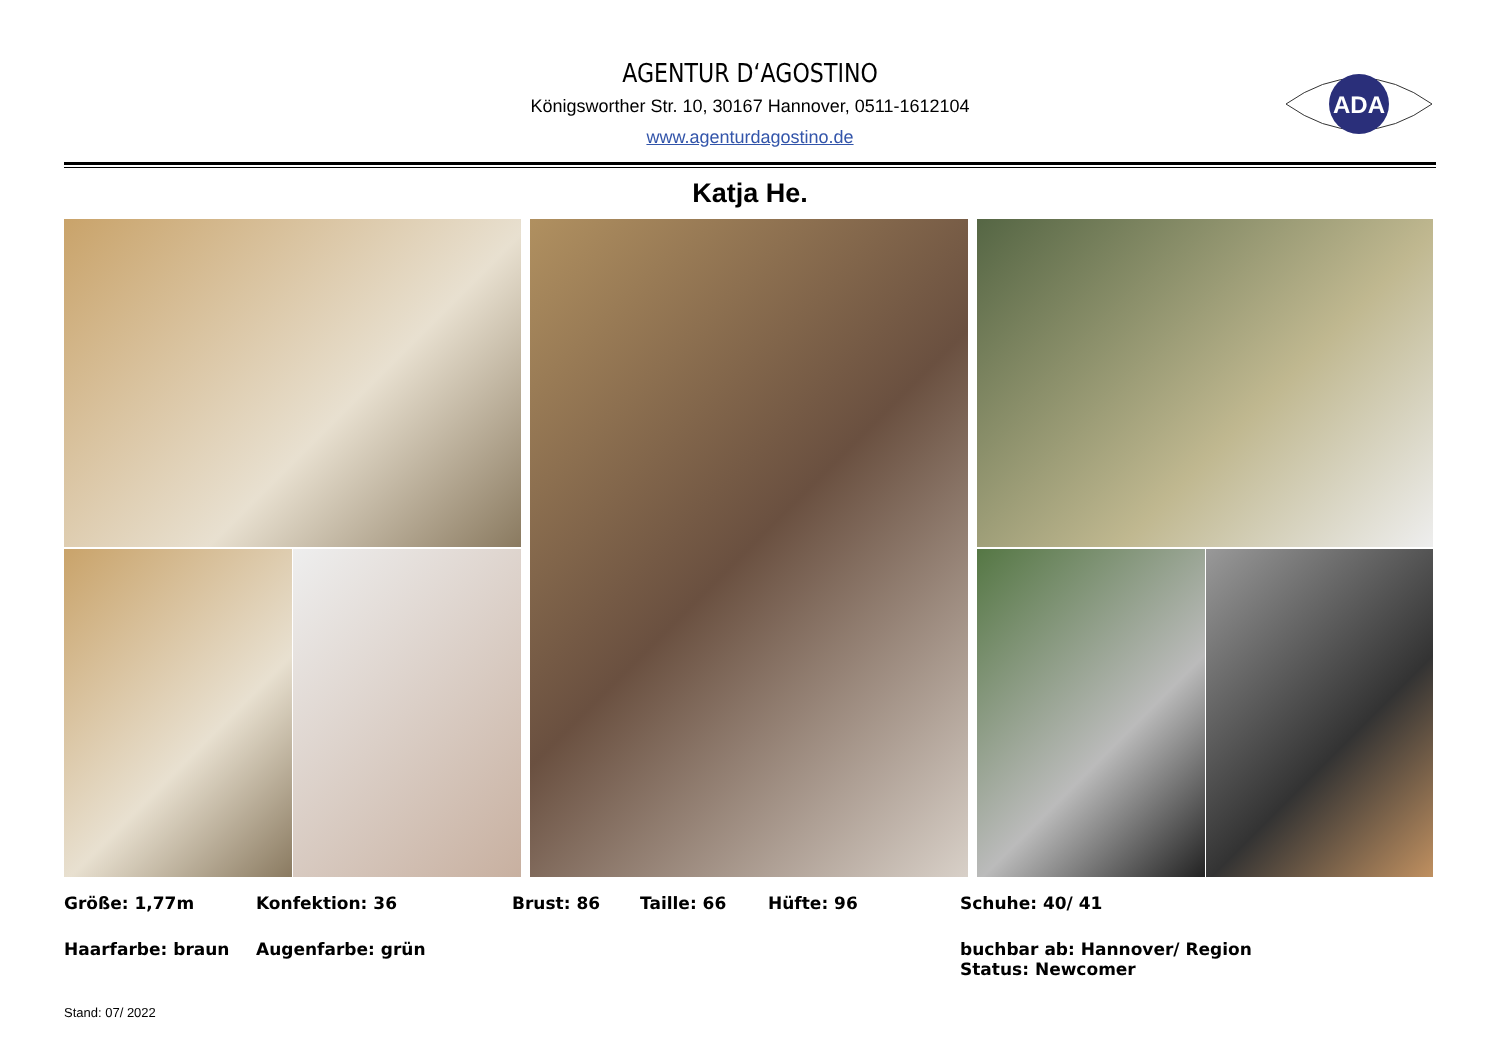AGENTUR D‘AGOSTINO
Königsworther Str. 10, 30167 Hannover, 0511-1612104
www.agenturdagostino.de
ADA
Katja He.
Größe: 1,77m
Konfektion: 36
Brust: 86
Taille: 66
Hüfte: 96
Schuhe: 40/ 41
Haarfarbe: braun
Augenfarbe: grün
buchbar ab: Hannover/ Region
Status: Newcomer
Stand: 07/ 2022